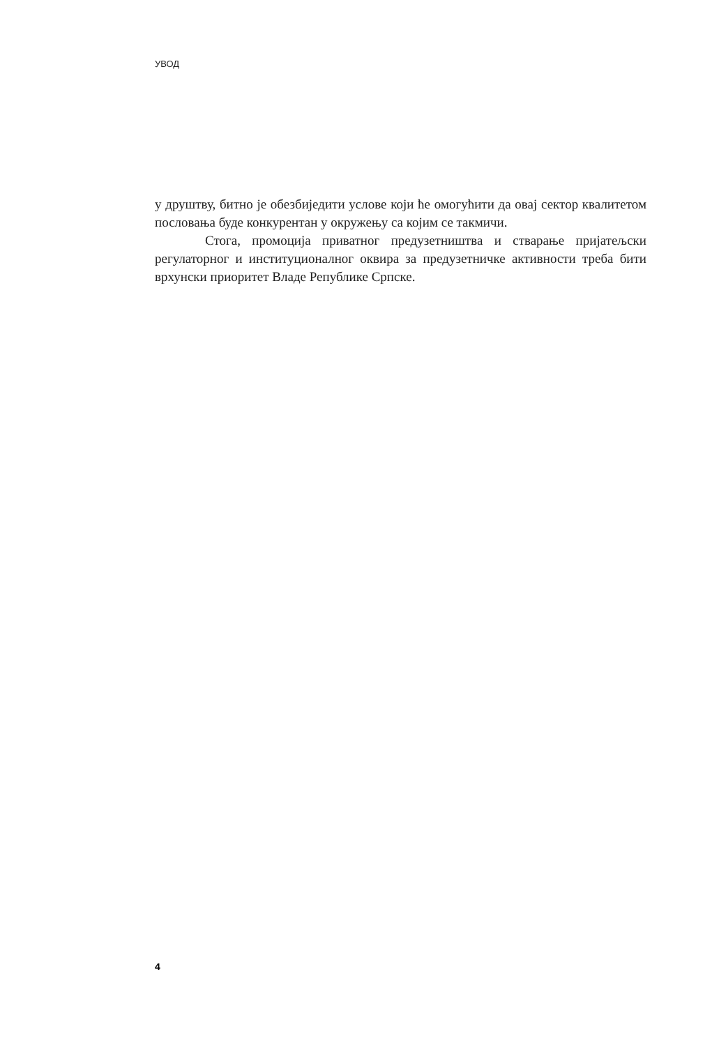УВОД
у друштву, битно је обезбиједити услове који ће омогућити да овај сектор квалитетом пословања буде конкурентан у окружењу са којим се такмичи.
Стога, промоција приватног предузетништва и стварање пријатељски регулаторног и институционалног оквира за предузетничке активности треба бити врхунски приоритет Владе Републике Српске.
4